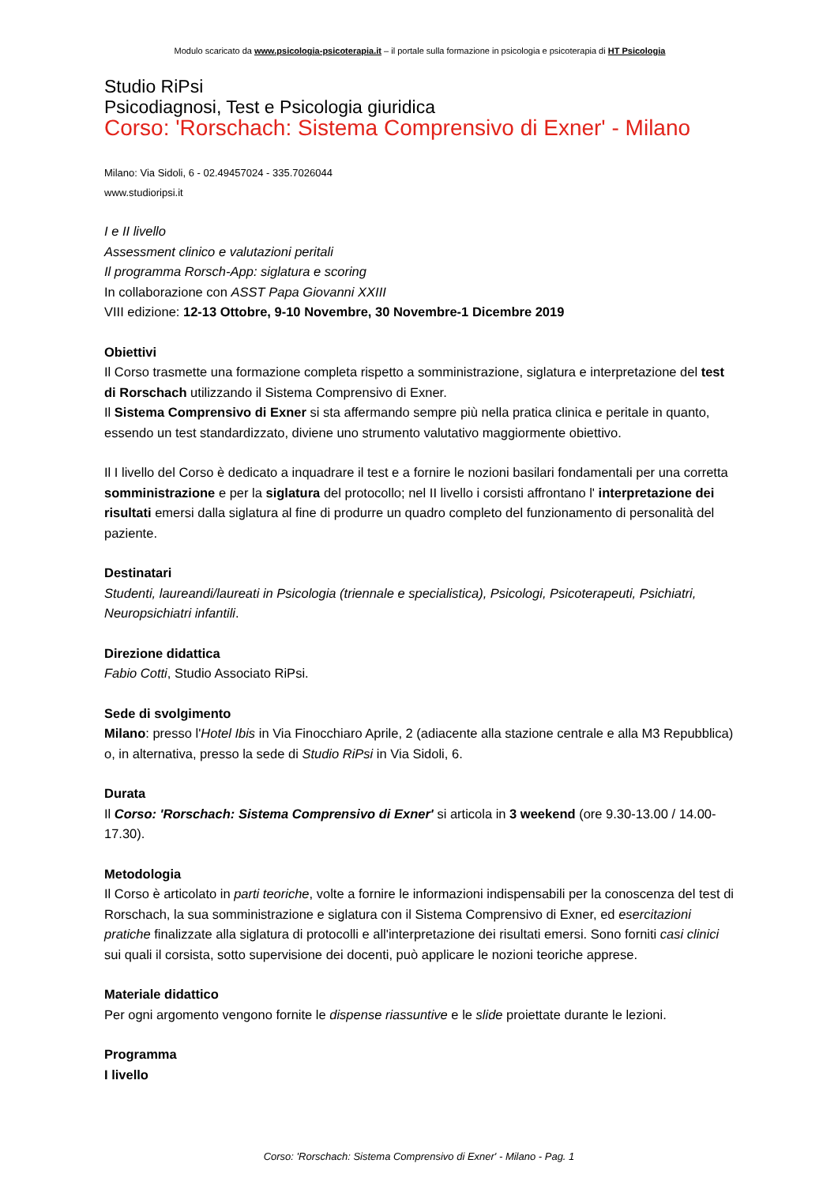Modulo scaricato da www.psicologia-psicoterapia.it – il portale sulla formazione in psicologia e psicoterapia di HT Psicologia
Studio RiPsi
Psicodiagnosi, Test e Psicologia giuridica
Corso: 'Rorschach: Sistema Comprensivo di Exner' - Milano
Milano: Via Sidoli, 6 - 02.49457024 - 335.7026044
www.studioripsi.it
I e II livello
Assessment clinico e valutazioni peritali
Il programma Rorsch-App: siglatura e scoring
In collaborazione con ASST Papa Giovanni XXIII
VIII edizione: 12-13 Ottobre, 9-10 Novembre, 30 Novembre-1 Dicembre 2019
Obiettivi
Il Corso trasmette una formazione completa rispetto a somministrazione, siglatura e interpretazione del test di Rorschach utilizzando il Sistema Comprensivo di Exner.
Il Sistema Comprensivo di Exner si sta affermando sempre più nella pratica clinica e peritale in quanto, essendo un test standardizzato, diviene uno strumento valutativo maggiormente obiettivo.
Il I livello del Corso è dedicato a inquadrare il test e a fornire le nozioni basilari fondamentali per una corretta somministrazione e per la siglatura del protocollo; nel II livello i corsisti affrontano l' interpretazione dei risultati emersi dalla siglatura al fine di produrre un quadro completo del funzionamento di personalità del paziente.
Destinatari
Studenti, laureandi/laureati in Psicologia (triennale e specialistica), Psicologi, Psicoterapeuti, Psichiatri, Neuropsichiatri infantili.
Direzione didattica
Fabio Cotti, Studio Associato RiPsi.
Sede di svolgimento
Milano: presso l'Hotel Ibis in Via Finocchiaro Aprile, 2 (adiacente alla stazione centrale e alla M3 Repubblica) o, in alternativa, presso la sede di Studio RiPsi in Via Sidoli, 6.
Durata
Il Corso: 'Rorschach: Sistema Comprensivo di Exner' si articola in 3 weekend (ore 9.30-13.00 / 14.00-17.30).
Metodologia
Il Corso è articolato in parti teoriche, volte a fornire le informazioni indispensabili per la conoscenza del test di Rorschach, la sua somministrazione e siglatura con il Sistema Comprensivo di Exner, ed esercitazioni pratiche finalizzate alla siglatura di protocolli e all'interpretazione dei risultati emersi. Sono forniti casi clinici sui quali il corsista, sotto supervisione dei docenti, può applicare le nozioni teoriche apprese.
Materiale didattico
Per ogni argomento vengono fornite le dispense riassuntive e le slide proiettate durante le lezioni.
Programma
I livello
Corso: 'Rorschach: Sistema Comprensivo di Exner' - Milano - Pag. 1